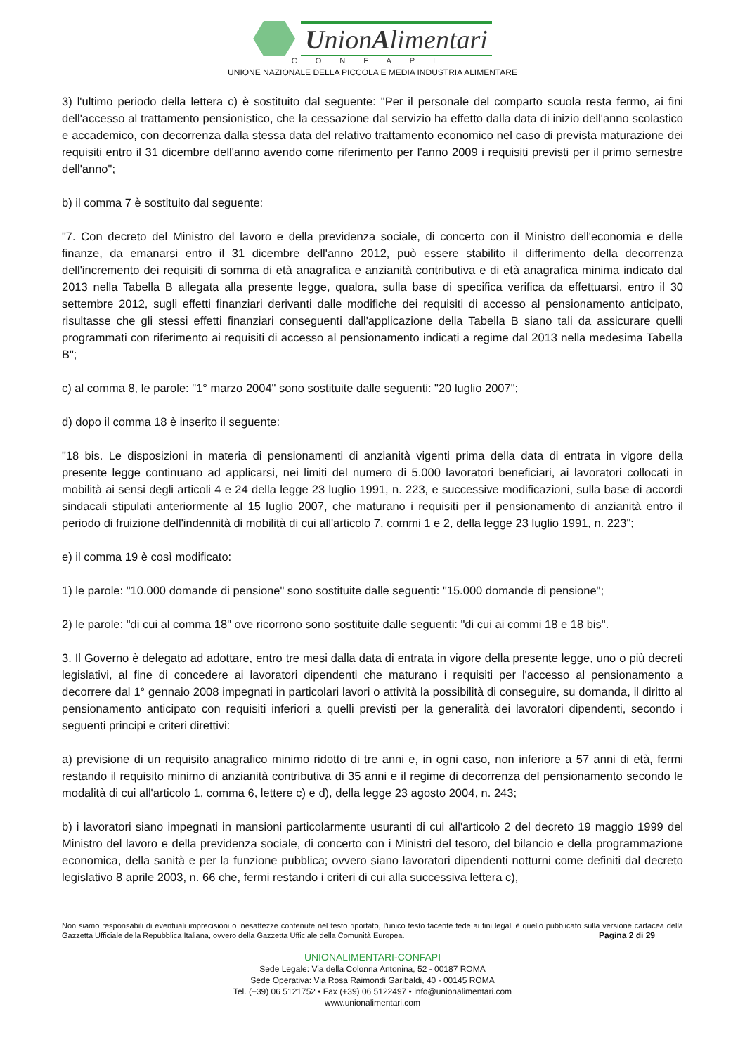UnionAlimentari
CONFAPI
UNIONE NAZIONALE DELLA PICCOLA E MEDIA INDUSTRIA ALIMENTARE
3) l'ultimo periodo della lettera c) è sostituito dal seguente: "Per il personale del comparto scuola resta fermo, ai fini dell'accesso al trattamento pensionistico, che la cessazione dal servizio ha effetto dalla data di inizio dell'anno scolastico e accademico, con decorrenza dalla stessa data del relativo trattamento economico nel caso di prevista maturazione dei requisiti entro il 31 dicembre dell'anno avendo come riferimento per l'anno 2009 i requisiti previsti per il primo semestre dell'anno";
b) il comma 7 è sostituito dal seguente:
"7. Con decreto del Ministro del lavoro e della previdenza sociale, di concerto con il Ministro dell'economia e delle finanze, da emanarsi entro il 31 dicembre dell'anno 2012, può essere stabilito il differimento della decorrenza dell'incremento dei requisiti di somma di età anagrafica e anzianità contributiva e di età anagrafica minima indicato dal 2013 nella Tabella B allegata alla presente legge, qualora, sulla base di specifica verifica da effettuarsi, entro il 30 settembre 2012, sugli effetti finanziari derivanti dalle modifiche dei requisiti di accesso al pensionamento anticipato, risultasse che gli stessi effetti finanziari conseguenti dall'applicazione della Tabella B siano tali da assicurare quelli programmati con riferimento ai requisiti di accesso al pensionamento indicati a regime dal 2013 nella medesima Tabella B";
c) al comma 8, le parole: "1° marzo 2004" sono sostituite dalle seguenti: "20 luglio 2007";
d) dopo il comma 18 è inserito il seguente:
"18 bis. Le disposizioni in materia di pensionamenti di anzianità vigenti prima della data di entrata in vigore della presente legge continuano ad applicarsi, nei limiti del numero di 5.000 lavoratori beneficiari, ai lavoratori collocati in mobilità ai sensi degli articoli 4 e 24 della legge 23 luglio 1991, n. 223, e successive modificazioni, sulla base di accordi sindacali stipulati anteriormente al 15 luglio 2007, che maturano i requisiti per il pensionamento di anzianità entro il periodo di fruizione dell'indennità di mobilità di cui all'articolo 7, commi 1 e 2, della legge 23 luglio 1991, n. 223";
e) il comma 19 è così modificato:
1) le parole: "10.000 domande di pensione" sono sostituite dalle seguenti: "15.000 domande di pensione";
2) le parole: "di cui al comma 18" ove ricorrono sono sostituite dalle seguenti: "di cui ai commi 18 e 18 bis".
3. Il Governo è delegato ad adottare, entro tre mesi dalla data di entrata in vigore della presente legge, uno o più decreti legislativi, al fine di concedere ai lavoratori dipendenti che maturano i requisiti per l'accesso al pensionamento a decorrere dal 1° gennaio 2008 impegnati in particolari lavori o attività la possibilità di conseguire, su domanda, il diritto al pensionamento anticipato con requisiti inferiori a quelli previsti per la generalità dei lavoratori dipendenti, secondo i seguenti principi e criteri direttivi:
a) previsione di un requisito anagrafico minimo ridotto di tre anni e, in ogni caso, non inferiore a 57 anni di età, fermi restando il requisito minimo di anzianità contributiva di 35 anni e il regime di decorrenza del pensionamento secondo le modalità di cui all'articolo 1, comma 6, lettere c) e d), della legge 23 agosto 2004, n. 243;
b) i lavoratori siano impegnati in mansioni particolarmente usuranti di cui all'articolo 2 del decreto 19 maggio 1999 del Ministro del lavoro e della previdenza sociale, di concerto con i Ministri del tesoro, del bilancio e della programmazione economica, della sanità e per la funzione pubblica; ovvero siano lavoratori dipendenti notturni come definiti dal decreto legislativo 8 aprile 2003, n. 66 che, fermi restando i criteri di cui alla successiva lettera c),
Non siamo responsabili di eventuali imprecisioni o inesattezze contenute nel testo riportato, l’unico testo facente fede ai fini legali è quello pubblicato sulla versione cartacea della Gazzetta Ufficiale della Repubblica Italiana, ovvero della Gazzetta Ufficiale della Comunità Europea. Pagina 2 di 29
UNIONALIMENTARI-CONFAPI
Sede Legale: Via della Colonna Antonina, 52 - 00187 ROMA
Sede Operativa: Via Rosa Raimondi Garibaldi, 40 - 00145 ROMA
Tel. (+39) 06 5121752 • Fax (+39) 06 5122497 • info@unionalimentari.com
www.unionalimentari.com